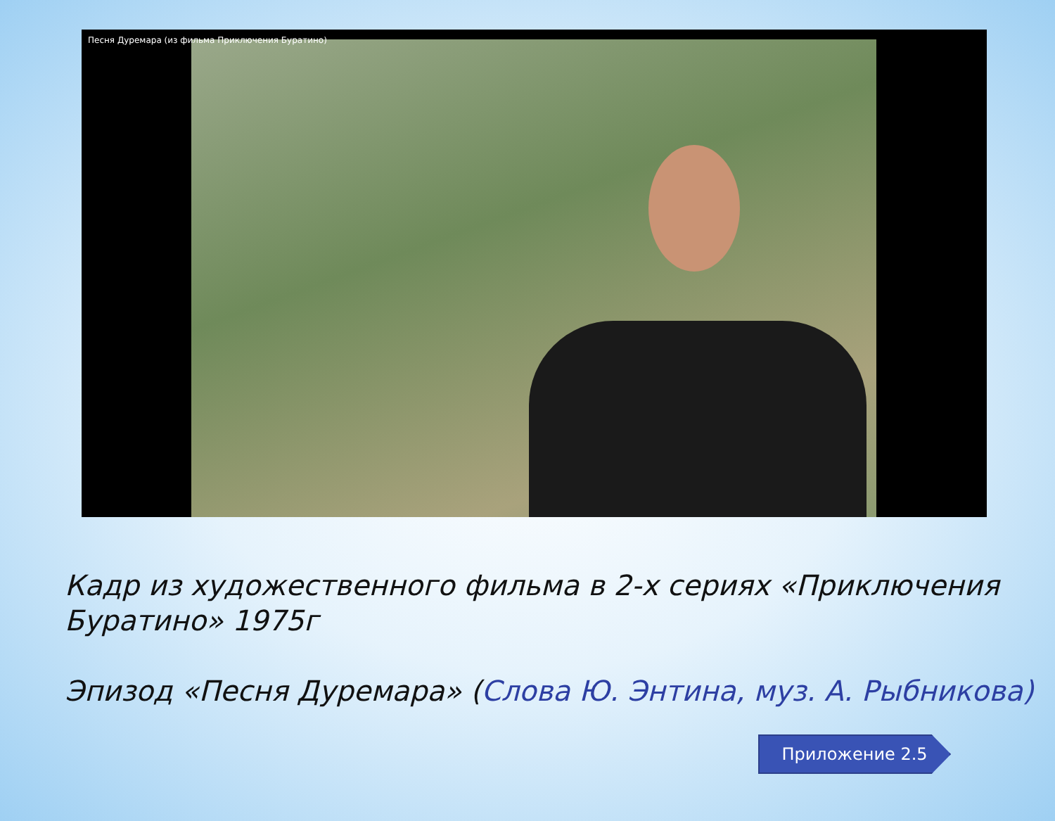Песня Дуремара (из фильма Приключения Буратино)
Кадр из художественного фильма в 2-х сериях «Приключения Буратино» 1975г
Эпизод «Песня Дуремара» (Слова Ю. Энтина, муз. А. Рыбникова)
Приложение 2.5